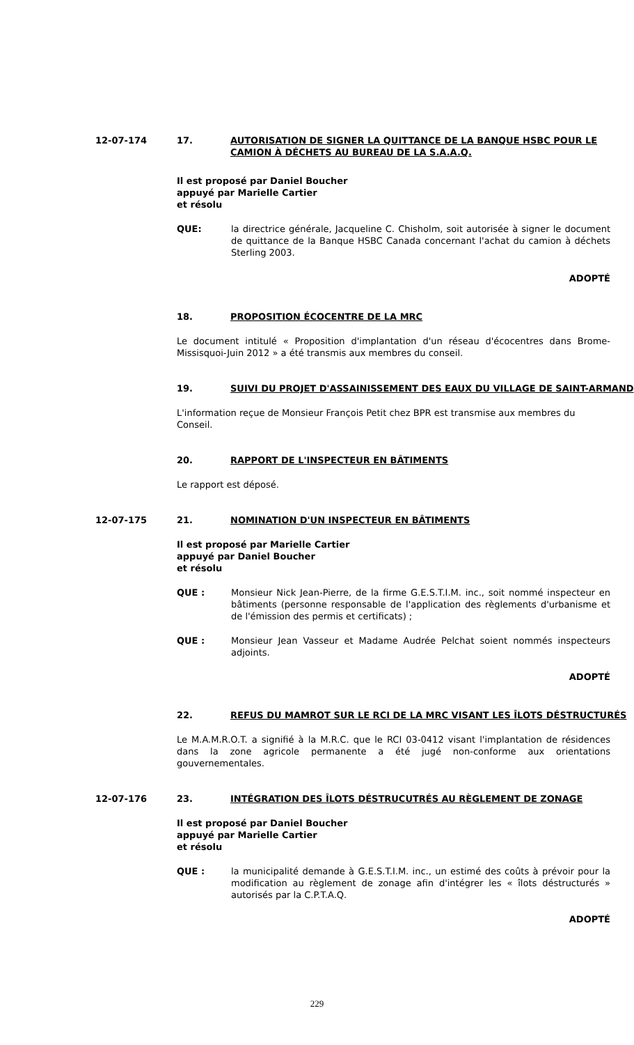12-07-174 17. AUTORISATION DE SIGNER LA QUITTANCE DE LA BANQUE HSBC POUR LE CAMION À DÉCHETS AU BUREAU DE LA S.A.A.Q.
Il est proposé par Daniel Boucher
appuyé par Marielle Cartier
et résolu
QUE: la directrice générale, Jacqueline C. Chisholm, soit autorisée à signer le document de quittance de la Banque HSBC Canada concernant l'achat du camion à déchets Sterling 2003.
ADOPTÉ
18. PROPOSITION ÉCOCENTRE DE LA MRC
Le document intitulé « Proposition d'implantation d'un réseau d'écocentres dans Brome-Missisquoi-Juin 2012 » a été transmis aux membres du conseil.
19. SUIVI DU PROJET D'ASSAINISSEMENT DES EAUX DU VILLAGE DE SAINT-ARMAND
L'information reçue de Monsieur François Petit chez BPR est transmise aux membres du Conseil.
20. RAPPORT DE L'INSPECTEUR EN BÂTIMENTS
Le rapport est déposé.
12-07-175 21. NOMINATION D'UN INSPECTEUR EN BÂTIMENTS
Il est proposé par Marielle Cartier
appuyé par Daniel Boucher
et résolu
QUE : Monsieur Nick Jean-Pierre, de la firme G.E.S.T.I.M. inc., soit nommé inspecteur en bâtiments (personne responsable de l'application des règlements d'urbanisme et de l'émission des permis et certificats) ;
QUE : Monsieur Jean Vasseur et Madame Audrée Pelchat soient nommés inspecteurs adjoints.
ADOPTÉ
22. REFUS DU MAMROT SUR LE RCI DE LA MRC VISANT LES ÎLOTS DÉSTRUCTURÉS
Le M.A.M.R.O.T. a signifié à la M.R.C. que le RCI 03-0412 visant l'implantation de résidences dans la zone agricole permanente a été jugé non-conforme aux orientations gouvernementales.
12-07-176 23. INTÉGRATION DES ÎLOTS DÉSTRUCUTRÉS AU RÈGLEMENT DE ZONAGE
Il est proposé par Daniel Boucher
appuyé par Marielle Cartier
et résolu
QUE : la municipalité demande à G.E.S.T.I.M. inc., un estimé des coûts à prévoir pour la modification au règlement de zonage afin d'intégrer les « îlots déstructurés » autorisés par la C.P.T.A.Q.
ADOPTÉ
229